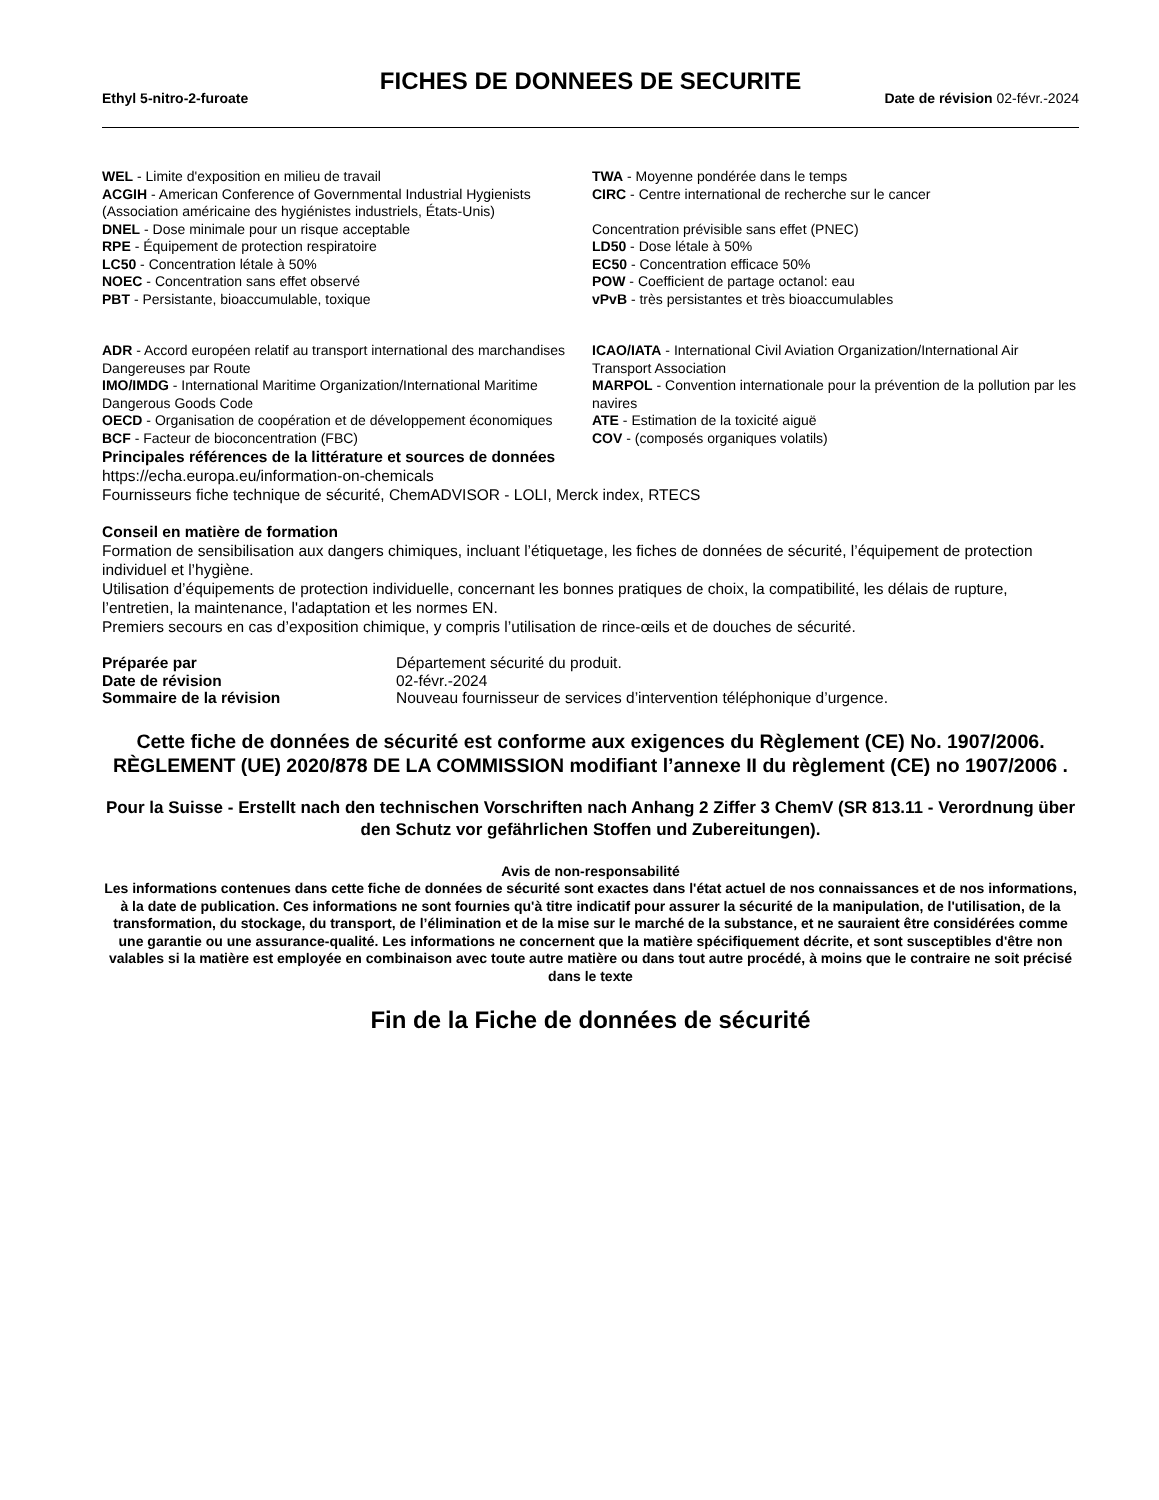FICHES DE DONNEES DE SECURITE
Ethyl 5-nitro-2-furoate Date de révision 02-févr.-2024
WEL - Limite d'exposition en milieu de travail
ACGIH - American Conference of Governmental Industrial Hygienists (Association américaine des hygiénistes industriels, États-Unis)
DNEL - Dose minimale pour un risque acceptable
RPE - Équipement de protection respiratoire
LC50 - Concentration létale à 50%
NOEC - Concentration sans effet observé
PBT - Persistante, bioaccumulable, toxique
TWA - Moyenne pondérée dans le temps
CIRC - Centre international de recherche sur le cancer
Concentration prévisible sans effet (PNEC)
LD50 - Dose létale à 50%
EC50 - Concentration efficace 50%
POW - Coefficient de partage octanol: eau
vPvB - très persistantes et très bioaccumulables
ADR - Accord européen relatif au transport international des marchandises Dangereuses par Route
IMO/IMDG - International Maritime Organization/International Maritime Dangerous Goods Code
OECD - Organisation de coopération et de développement économiques
BCF - Facteur de bioconcentration (FBC)
ICAO/IATA - International Civil Aviation Organization/International Air Transport Association
MARPOL - Convention internationale pour la prévention de la pollution par les navires
ATE - Estimation de la toxicité aiguë
COV - (composés organiques volatils)
Principales références de la littérature et sources de données
https://echa.europa.eu/information-on-chemicals
Fournisseurs fiche technique de sécurité, ChemADVISOR - LOLI, Merck index, RTECS
Conseil en matière de formation
Formation de sensibilisation aux dangers chimiques, incluant l’étiquetage, les fiches de données de sécurité, l’équipement de protection individuel et l’hygiène.
Utilisation d’équipements de protection individuelle, concernant les bonnes pratiques de choix, la compatibilité, les délais de rupture, l’entretien, la maintenance, l'adaptation et les normes EN.
Premiers secours en cas d’exposition chimique, y compris l’utilisation de rince-œils et de douches de sécurité.
| Préparée par | Département sécurité du produit. |
| Date de révision | 02-févr.-2024 |
| Sommaire de la révision | Nouveau fournisseur de services d’intervention téléphonique d’urgence. |
Cette fiche de données de sécurité est conforme aux exigences du Règlement (CE) No. 1907/2006. RÈGLEMENT (UE) 2020/878 DE LA COMMISSION modifiant l’annexe II du règlement (CE) no 1907/2006 .
Pour la Suisse - Erstellt nach den technischen Vorschriften nach Anhang 2 Ziffer 3 ChemV (SR 813.11 - Verordnung über den Schutz vor gefährlichen Stoffen und Zubereitungen).
Avis de non-responsabilité
Les informations contenues dans cette fiche de données de sécurité sont exactes dans l'état actuel de nos connaissances et de nos informations, à la date de publication. Ces informations ne sont fournies qu'à titre indicatif pour assurer la sécurité de la manipulation, de l'utilisation, de la transformation, du stockage, du transport, de l’élimination et de la mise sur le marché de la substance, et ne sauraient être considérées comme une garantie ou une assurance-qualité. Les informations ne concernent que la matière spécifiquement décrite, et sont susceptibles d'être non valables si la matière est employée en combinaison avec toute autre matière ou dans tout autre procédé, à moins que le contraire ne soit précisé dans le texte
Fin de la Fiche de données de sécurité